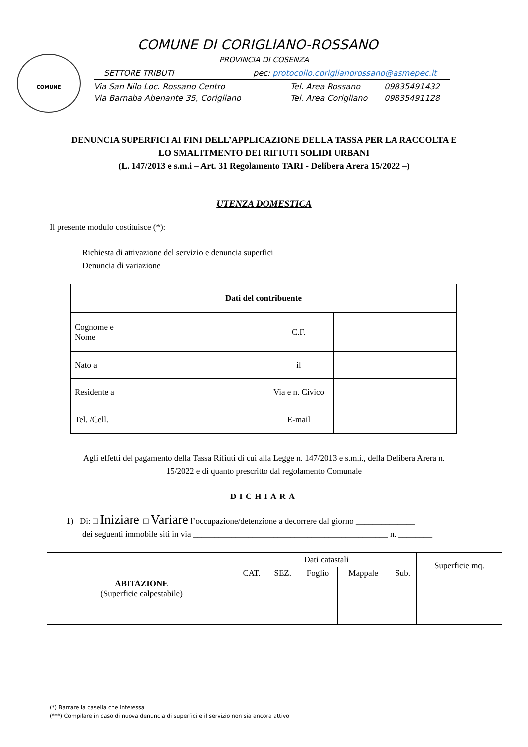COMUNE
COMUNE DI CORIGLIANO-ROSSANO
PROVINCIA DI COSENZA
SETTORE TRIBUTI pec: protocollo.coriglianorossano@asmepec.it
Via San Nilo Loc. Rossano Centro Tel. Area Rossano 09835491432
Via Barnaba Abenante 35, Corigliano Tel. Area Corigliano 09835491128
DENUNCIA SUPERFICI AI FINI DELL’APPLICAZIONE DELLA TASSA PER LA RACCOLTA E
LO SMALITMENTO DEI RIFIUTI SOLIDI URBANI
(L. 147/2013 e s.m.i – Art. 31 Regolamento TARI - Delibera Arera 15/2022 –)
UTENZA DOMESTICA
Il presente modulo costituisce (*):
Richiesta di attivazione del servizio e denuncia superfici
Denuncia di variazione
| Dati del contribuente | | | |
| --- | --- | --- | --- |
| Cognome e Nome | | C.F. | |
| Nato a | | il | |
| Residente a | | Via e n. Civico | |
| Tel. /Cell. | | E-mail | |
Agli effetti del pagamento della Tassa Rifiuti di cui alla Legge n. 147/2013 e s.m.i., della Delibera Arera n.
15/2022 e di quanto prescritto dal regolamento Comunale
DICHIARA
1) Di: □ Iniziare □ Variare l’occupazione/detenzione a decorrere dal giorno ______________
dei seguenti immobile siti in via ______________________________________________ n. ________
| ABITAZIONE (Superficie calpestabile) | Dati catastali | | | | | Superficie mq. |
| | CAT. | SEZ. | Foglio | Mappale | Sub. | |
(*) Barrare la casella che interessa
(***) Compilare in caso di nuova denuncia di superfici e il servizio non sia ancora attivo